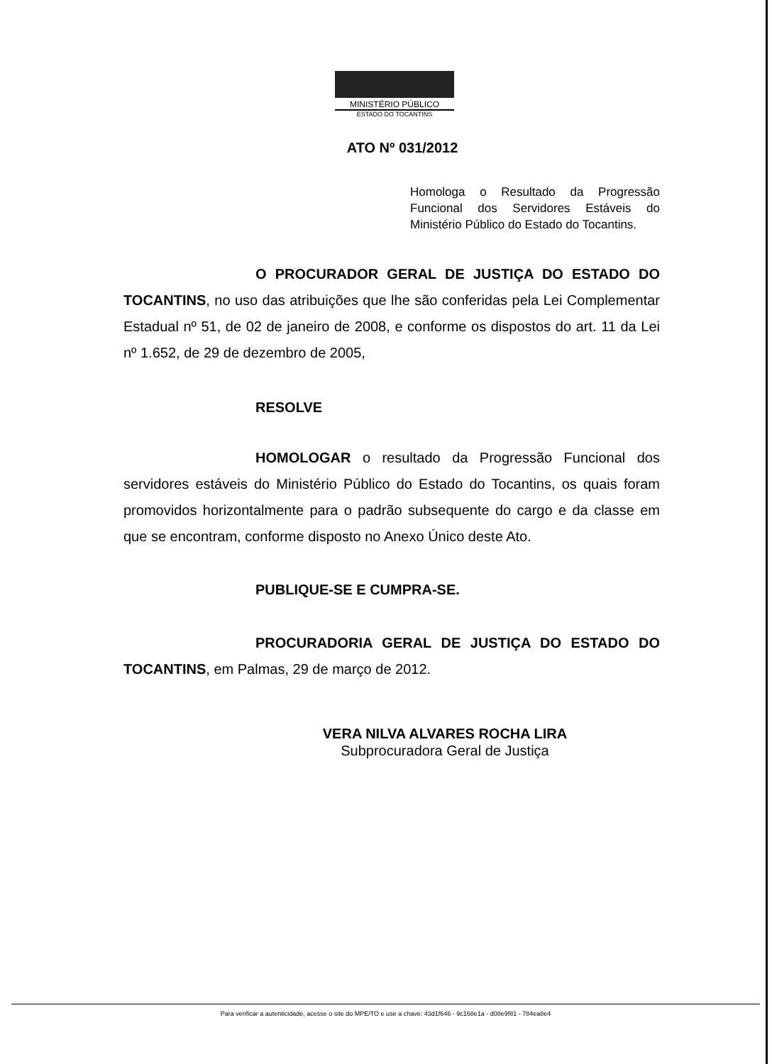MINISTÉRIO PÚBLICO
ESTADO DO TOCANTINS
ATO Nº 031/2012
Homologa o Resultado da Progressão Funcional dos Servidores Estáveis do Ministério Público do Estado do Tocantins.
O PROCURADOR GERAL DE JUSTIÇA DO ESTADO DO TOCANTINS, no uso das atribuições que lhe são conferidas pela Lei Complementar Estadual nº 51, de 02 de janeiro de 2008, e conforme os dispostos do art. 11 da Lei nº 1.652, de 29 de dezembro de 2005,
RESOLVE
HOMOLOGAR o resultado da Progressão Funcional dos servidores estáveis do Ministério Público do Estado do Tocantins, os quais foram promovidos horizontalmente para o padrão subsequente do cargo e da classe em que se encontram, conforme disposto no Anexo Único deste Ato.
PUBLIQUE-SE E CUMPRA-SE.
PROCURADORIA GERAL DE JUSTIÇA DO ESTADO DO TOCANTINS, em Palmas, 29 de março de 2012.
VERA NILVA ALVARES ROCHA LIRA
Subprocuradora Geral de Justiça
Para verificar a autenticidade, acesse o site do MPE/TO e use a chave: 43d1f646 - 9c168e1a - d08e9f81 - 784ea8e4